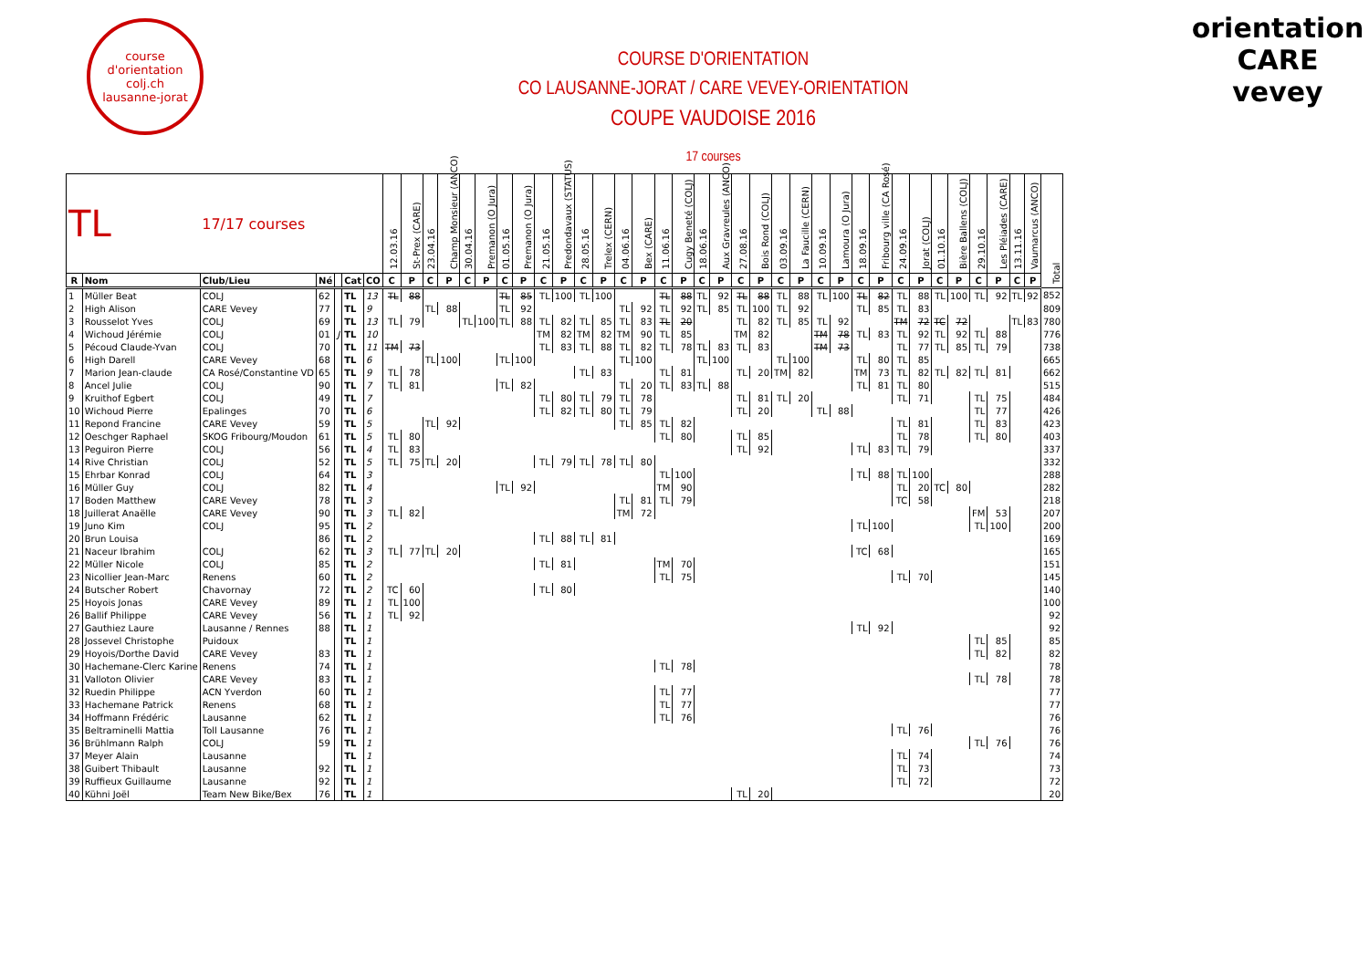course d'orientation
colj.ch
lausanne-jorat
COURSE D'ORIENTATION
CO LAUSANNE-JORAT / CARE VEVEY-ORIENTATION
COUPE VAUDOISE 2016
17 courses
orientation CARE vevey
| TL | | 17/17 courses | | | | | 12.03.16 | St-Prex (CARE) | 23.04.16 | Champ Monsieur (ANCO) | 30.04.16 | Premanon (O Jura) | 01.05.16 | Premanon (O Jura) | 21.05.16 | Predondavaux (STATUS) | 28.05.16 | Trelex (CERN) | 04.06.16 | Bex (CARE) | 11.06.16 | Cugy Beneté (COLJ) | 18.06.16 | Aux Gravreules (ANCO) | 27.08.16 | Bois Rond (COLJ) | 03.09.16 | La Faucille (CERN) | 10.09.16 | Lamoura (O Jura) | 18.09.16 | Fribourg ville (CA Rosé) | 24.09.16 | Jorat (COLJ) | 01.10.16 | Bière Ballens (COLJ) | 29.10.16 | Les Pléiades (CARE) | 13.11.16 | Vaumarcus (ANCO) | Total |
| --- | --- | --- | --- | --- | --- | --- | --- | --- | --- | --- | --- | --- | --- | --- | --- | --- | --- | --- | --- | --- | --- | --- | --- | --- | --- | --- | --- | --- | --- | --- | --- | --- | --- | --- | --- | --- | --- | --- | --- | --- | --- |
| R | Nom | Club/Lieu | Né | | Cat | CO | C | P | C | P | C | P | C | P | C | P | C | P | C | P | C | P | C | P | C | P | C | P | C | P | C | P | C | P | C | P | C | P | C | P | |
| 1 | Müller Beat | COLJ | 62 | | TL | 13 | TL | 88 | | | | | TL | 85 | TL | 100 | TL | 100 | | | TL | 88 | TL | 92 | TL | 88 | TL | 88 | TL | 100 | TL | 82 | TL | 88 | TL | 100 | TL | 92 | TL | 92 | 852 |
| 2 | High Alison | CARE Vevey | 77 | | TL | 9 | | | TL | 88 | | | TL | 92 | | | | | TL | 92 | TL | 92 | TL | 85 | TL | 100 | TL | 92 | | | TL | 85 | TL | 83 | | | | | | | 809 |
| 3 | Rousselot Yves | COLJ | 69 | | TL | 13 | TL | 79 | | | TL | 100 | TL | 88 | TL | 82 | TL | 85 | TL | 83 | TL | 20 | | | TL | 82 | TL | 85 | TL | 92 | | | TM | 72 | TC | 72 | | | TL | 83 | 780 |
| 4 | Wichoud Jérémie | COLJ | 01 | J | TL | 10 | | | | | | | | | TM | 82 | TM | 82 | TM | 90 | TL | 85 | | | TM | 82 | | | TM | 78 | TL | 83 | TL | 92 | TL | 92 | TL | 88 | | | 776 |
| 5 | Pécoud Claude-Yvan | COLJ | 70 | | TL | 11 | TM | 73 | | | | | | | TL | 83 | TL | 88 | TL | 82 | TL | 78 | TL | 83 | TL | 83 | | | TM | 73 | | | TL | 77 | TL | 85 | TL | 79 | | | 738 |
| 6 | High Darell | CARE Vevey | 68 | | TL | 6 | | | TL | 100 | | | TL | 100 | | | | | TL | 100 | | | TL | 100 | | | TL | 100 | | | TL | 80 | TL | 85 | | | | | | | 665 |
| 7 | Marion Jean-claude | CA Rosé/Constantine VD | 65 | | TL | 9 | TL | 78 | | | | | | | | | TL | 83 | | | TL | 81 | | | TL | 20 | TM | 82 | | | TM | 73 | TL | 82 | TL | 82 | TL | 81 | | | 662 |
| 8 | Ancel Julie | COLJ | 90 | | TL | 7 | TL | 81 | | | | | TL | 82 | | | | | TL | 20 | TL | 83 | TL | 88 | | | | | | | TL | 81 | TL | 80 | | | | | | | 515 |
| 9 | Kruithof Egbert | COLJ | 49 | | TL | 7 | | | | | | | | | TL | 80 | TL | 79 | TL | 78 | | | | | TL | 81 | TL | 20 | | | | | TL | 71 | | | TL | 75 | | | 484 |
| 10 | Wichoud Pierre | Epalinges | 70 | | TL | 6 | | | | | | | | | TL | 82 | TL | 80 | TL | 79 | | | | | TL | 20 | | | TL | 88 | | | | | | | TL | 77 | | | 426 |
| 11 | Repond Francine | CARE Vevey | 59 | | TL | 5 | | | TL | 92 | | | | | | | | | TL | 85 | TL | 82 | | | | | | | | | | | TL | 81 | | | TL | 83 | | | 423 |
| 12 | Oeschger Raphael | SKOG Fribourg/Moudon | 61 | | TL | 5 | TL | 80 | | | | | | | | | | | | | TL | 80 | | | TL | 85 | | | | | | | TL | 78 | | | TL | 80 | | | 403 |
| 13 | Peguiron Pierre | COLJ | 56 | | TL | 4 | TL | 83 | | | | | | | | | | | | | | | | | TL | 92 | | | | | TL | 83 | TL | 79 | | | | | | | 337 |
| 14 | Rive Christian | COLJ | 52 | | TL | 5 | TL | 75 | TL | 20 | | | | | TL | 79 | TL | 78 | TL | 80 | | | | | | | | | | | | | | | | | | | | | 332 |
| 15 | Ehrbar Konrad | COLJ | 64 | | TL | 3 | | | | | | | | | | | | | | | TL | 100 | | | | | | | | | TL | 88 | TL | 100 | | | | | | | 288 |
| 16 | Müller Guy | COLJ | 82 | | TL | 4 | | | | | | | TL | 92 | | | | | | | TM | 90 | | | | | | | | | | | TL | 20 | TC | 80 | | | | | 282 |
| 17 | Boden Matthew | CARE Vevey | 78 | | TL | 3 | | | | | | | | | | | | | TL | 81 | TL | 79 | | | | | | | | | | | TC | 58 | | | | | | | 218 |
| 18 | Juillerat Anaëlle | CARE Vevey | 90 | | TL | 3 | TL | 82 | | | | | | | | | | | TM | 72 | | | | | | | | | | | | | | | | | FM | 53 | | | 207 |
| 19 | Juno Kim | COLJ | 95 | | TL | 2 | | | | | | | | | | | | | | | | | | | | | | | | | TL | 100 | | | | | TL | 100 | | | 200 |
| 20 | Brun Louisa | | 86 | | TL | 2 | | | | | | | | | TL | 88 | TL | 81 | | | | | | | | | | | | | | | | | | | | | | | 169 |
| 21 | Naceur Ibrahim | COLJ | 62 | | TL | 3 | TL | 77 | TL | 20 | | | | | | | | | | | | | | | | | | | | | TC | 68 | | | | | | | | | 165 |
| 22 | Müller Nicole | COLJ | 85 | | TL | 2 | | | | | | | | | TL | 81 | | | | | TM | 70 | | | | | | | | | | | | | | | | | | | 151 |
| 23 | Nicollier Jean-Marc | Renens | 60 | | TL | 2 | | | | | | | | | | | | | | | TL | 75 | | | | | | | | | | | TL | 70 | | | | | | | 145 |
| 24 | Butscher Robert | Chavornay | 72 | | TL | 2 | TC | 60 | | | | | | | TL | 80 | | | | | | | | | | | | | | | | | | | | | | | | | 140 |
| 25 | Hoyois Jonas | CARE Vevey | 89 | | TL | 1 | TL | 100 | | | | | | | | | | | | | | | | | | | | | | | | | | | | | | | | | 100 |
| 26 | Ballif Philippe | CARE Vevey | 56 | | TL | 1 | TL | 92 | | | | | | | | | | | | | | | | | | | | | | | | | | | | | | | | | 92 |
| 27 | Gauthiez Laure | Lausanne / Rennes | 88 | | TL | 1 | | | | | | | | | | | | | | | | | | | | | | | | | TL | 92 | | | | | | | | | 92 |
| 28 | Jossevel Christophe | Puidoux | | | TL | 1 | | | | | | | | | | | | | | | | | | | | | | | | | | | | | | | TL | 85 | | | 85 |
| 29 | Hoyois/Dorthe David | CARE Vevey | 83 | | TL | 1 | | | | | | | | | | | | | | | | | | | | | | | | | | | | | | | TL | 82 | | | 82 |
| 30 | Hachemane-Clerc Karine | Renens | 74 | | TL | 1 | | | | | | | | | | | | | | | TL | 78 | | | | | | | | | | | | | | | | | | | 78 |
| 31 | Valloton Olivier | CARE Vevey | 83 | | TL | 1 | | | | | | | | | | | | | | | | | | | | | | | | | | | | | | | TL | 78 | | | 78 |
| 32 | Ruedin Philippe | ACN Yverdon | 60 | | TL | 1 | | | | | | | | | | | | | | | TL | 77 | | | | | | | | | | | | | | | | | | | 77 |
| 33 | Hachemane Patrick | Renens | 68 | | TL | 1 | | | | | | | | | | | | | | | TL | 77 | | | | | | | | | | | | | | | | | | | 77 |
| 34 | Hoffmann Frédéric | Lausanne | 62 | | TL | 1 | | | | | | | | | | | | | | | TL | 76 | | | | | | | | | | | | | | | | | | | 76 |
| 35 | Beltraminelli Mattia | Toll Lausanne | 76 | | TL | 1 | | | | | | | | | | | | | | | | | | | | | | | | | | | TL | 76 | | | | | | | 76 |
| 36 | Brühlmann Ralph | COLJ | 59 | | TL | 1 | | | | | | | | | | | | | | | | | | | | | | | | | | | | | | | TL | 76 | | | 76 |
| 37 | Meyer Alain | Lausanne | | | TL | 1 | | | | | | | | | | | | | | | | | | | | | | | | | | | TL | 74 | | | | | | | 74 |
| 38 | Guibert Thibault | Lausanne | 92 | | TL | 1 | | | | | | | | | | | | | | | | | | | | | | | | | | | TL | 73 | | | | | | | 73 |
| 39 | Ruffieux Guillaume | Lausanne | 92 | | TL | 1 | | | | | | | | | | | | | | | | | | | | | | | | | | | TL | 72 | | | | | | | 72 |
| 40 | Kühni Joël | Team New Bike/Bex | 76 | | TL | 1 | | | | | | | | | | | | | | | | | | | TL | 20 | | | | | | | | | | | | | | | 20 |